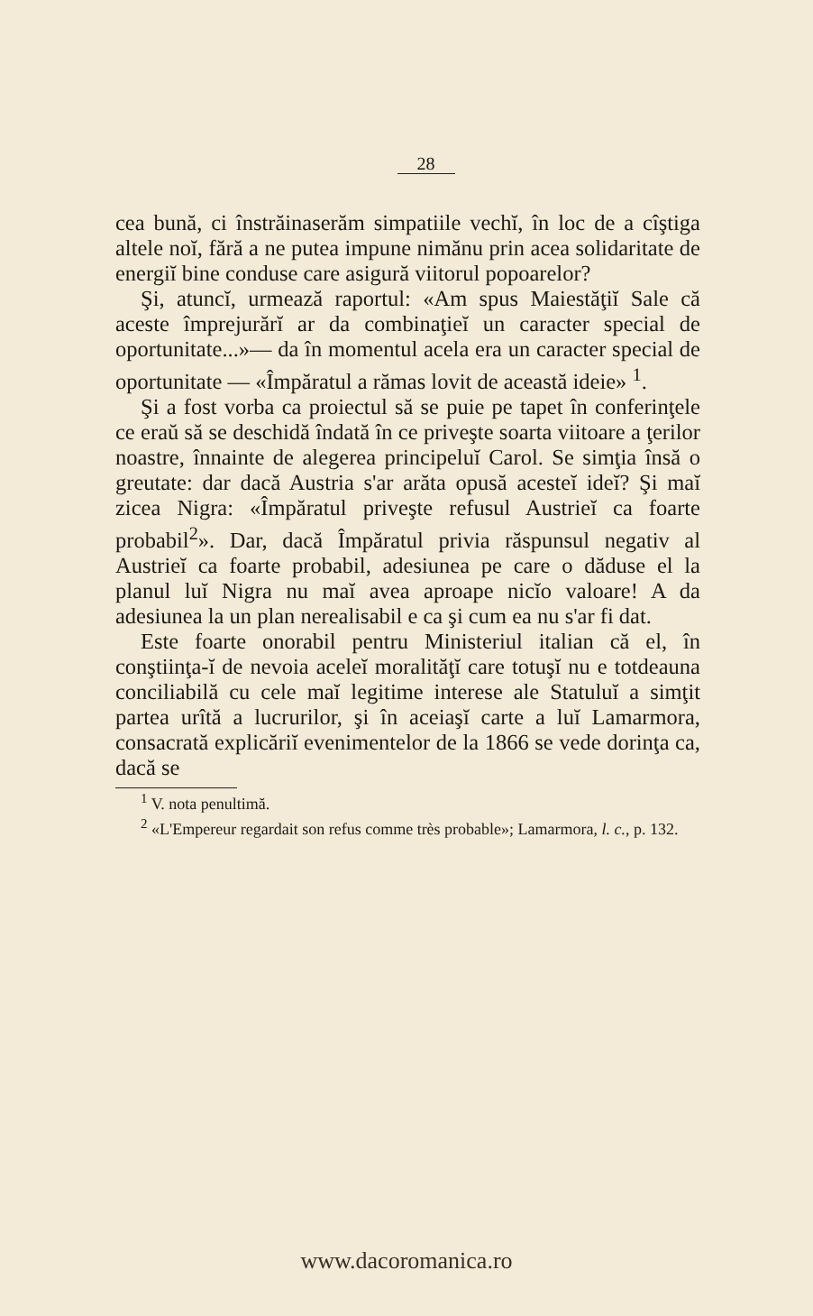28
cea bună, ci înstrăinaserăm simpatiile vechĭ, în loc de a cîştiga altele noĭ, fără a ne putea impune nimănu prin acea solidaritate de energiĭ bine conduse care asigură viitorul popoarelor?
Şi, atuncĭ, urmează raportul: «Am spus Maiestăţiĭ Sale că aceste împrejurărĭ ar da combinaţieĭ un caracter special de oportunitate...»— da în momentul acela era un caracter special de oportunitate — «Împăratul a rămas lovit de această ideie» <sup>1</sup>.
Şi a fost vorba ca proiectul să se puie pe tapet în conferinţele ce eraŭ să se deschidă îndată în ce priveşte soarta viitoare a ţerilor noastre, înnainte de alegerea principeluĭ Carol. Se simţia însă o greutate: dar dacă Austria s'ar arăta opusă acesteĭ ideĭ? Şi maĭ zicea Nigra: «Împăratul priveşte refusul Austrieĭ ca foarte probabil<sup>2</sup>». Dar, dacă Împăratul privia răspunsul negativ al Austrieĭ ca foarte probabil, adesiunea pe care o dăduse el la planul luĭ Nigra nu maĭ avea aproape nicĭo valoare! A da adesiunea la un plan nerealisabil e ca şi cum ea nu s'ar fi dat.
Este foarte onorabil pentru Ministeriul italian că el, în conştiinţa-ĭ de nevoia aceleĭ moralităţĭ care totuşĭ nu e totdeauna conciliabilă cu cele maĭ legitime interese ale Statuluĭ a simţit partea urîtă a lucrurilor, şi în aceiaşĭ carte a luĭ Lamarmora, consacrată explicăriĭ evenimentelor de la 1866 se vede dorinţa ca, dacă se
<sup>1</sup> V. nota penultimă.
<sup>2</sup> «L'Empereur regardait son refus comme très probable»; Lamarmora, l. c., p. 132.
www.dacoromanica.ro